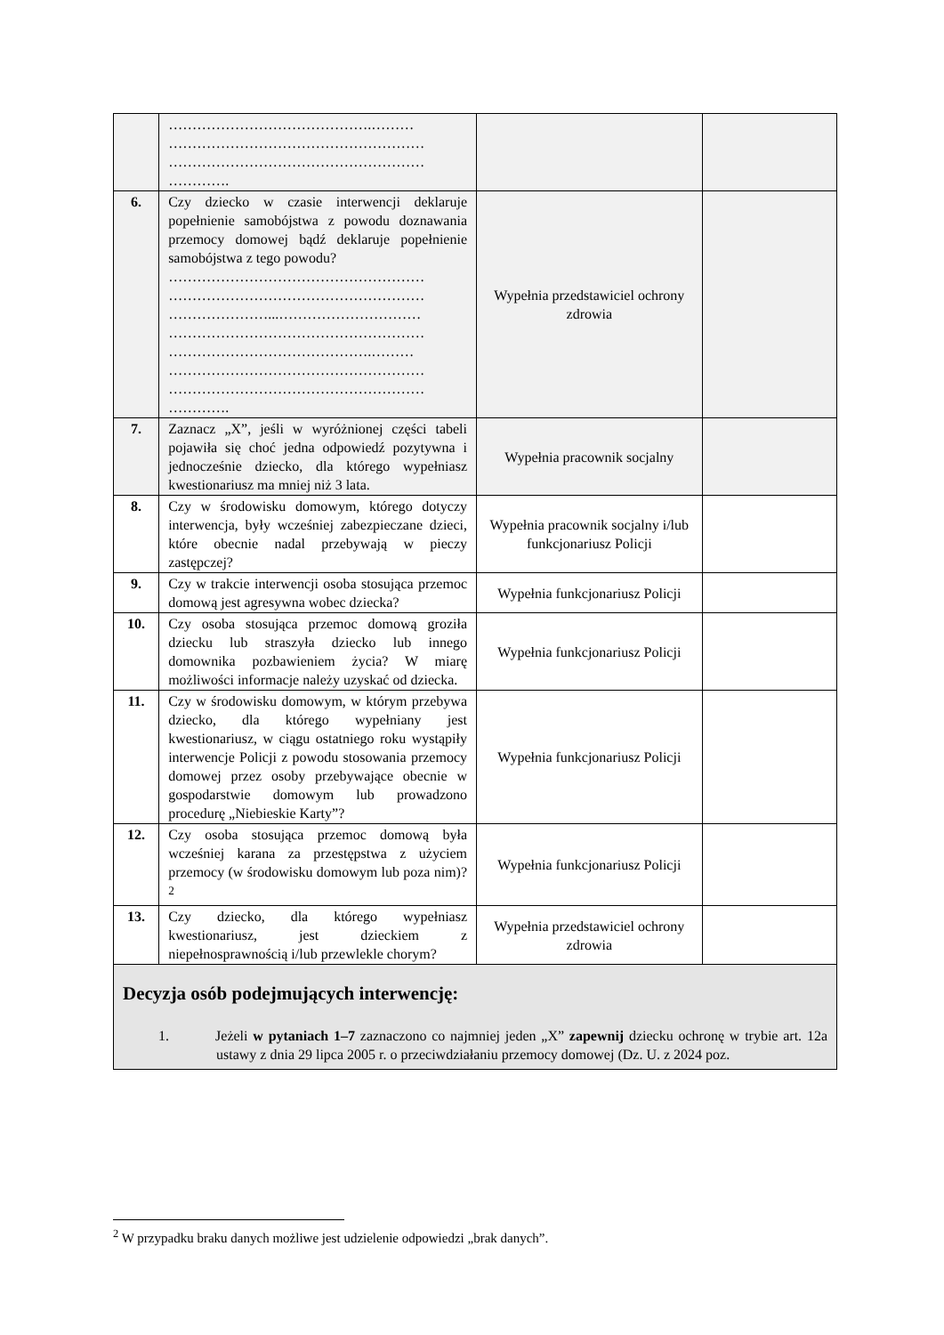| | …………………………………….……… ……………………………………………… ……………………………………………… …………. | | |
| 6. | Czy dziecko w czasie interwencji deklaruje popełnienie samobójstwa z powodu doznawania przemocy domowej bądź deklaruje popełnienie samobójstwa z tego powodu? ……………………………………………… ……………………………………………… …………………...………………………… ……………………………………………… …………………………………….……… ……………………………………………… ……………………………………………… …………. | Wypełnia przedstawiciel ochrony zdrowia | |
| 7. | Zaznacz „X”, jeśli w wyróżnionej części tabeli pojawiła się choć jedna odpowiedź pozytywna i jednocześnie dziecko, dla którego wypełniasz kwestionariusz ma mniej niż 3 lata. | Wypełnia pracownik socjalny | |
| 8. | Czy w środowisku domowym, którego dotyczy interwencja, były wcześniej zabezpieczane dzieci, które obecnie nadal przebywają w pieczy zastępczej? | Wypełnia pracownik socjalny i/lub funkcjonariusz Policji | |
| 9. | Czy w trakcie interwencji osoba stosująca przemoc domową jest agresywna wobec dziecka? | Wypełnia funkcjonariusz Policji | |
| 10. | Czy osoba stosująca przemoc domową groziła dziecku lub straszyła dziecko lub innego domownika pozbawieniem życia? W miarę możliwości informacje należy uzyskać od dziecka. | Wypełnia funkcjonariusz Policji | |
| 11. | Czy w środowisku domowym, w którym przebywa dziecko, dla którego wypełniany jest kwestionariusz, w ciągu ostatniego roku wystąpiły interwencje Policji z powodu stosowania przemocy domowej przez osoby przebywające obecnie w gospodarstwie domowym lub prowadzono procedurę „Niebieskie Karty”? | Wypełnia funkcjonariusz Policji | |
| 12. | Czy osoba stosująca przemoc domową była wcześniej karana za przestępstwa z użyciem przemocy (w środowisku domowym lub poza nim)?<sup>2</sup> | Wypełnia funkcjonariusz Policji | |
| 13. | Czy dziecko, dla którego wypełniasz kwestionariusz, jest dzieckiem z niepełnosprawnością i/lub przewlekle chorym? | Wypełnia przedstawiciel ochrony zdrowia | |
| Decyzja osób podejmujących interwencję: 1. Jeżeli w pytaniach 1–7 zaznaczono co najmniej jeden „X” zapewnij dziecku ochronę w trybie art. 12a ustawy z dnia 29 lipca 2005 r. o przeciwdziałaniu przemocy domowej (Dz. U. z 2024 poz. | | | |
<sup>2</sup> W przypadku braku danych możliwe jest udzielenie odpowiedzi „brak danych”.